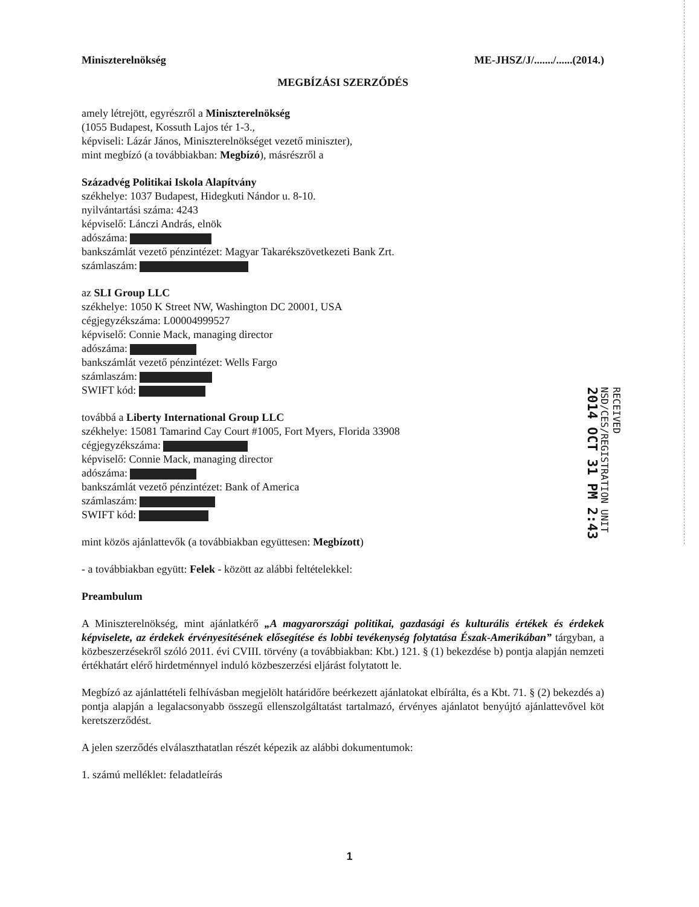Miniszterelnökség ME-JHSZ/J/......./......(2014.)
MEGBÍZÁSI SZERZŐDÉS
amely létrejött, egyrészről a Miniszterelnökség
(1055 Budapest, Kossuth Lajos tér 1-3.,
képviseli: Lázár János, Miniszterelnökséget vezető miniszter),
mint megbízó (a továbbiakban: Megbízó), másrészről a
Századvég Politikai Iskola Alapítvány
székhelye: 1037 Budapest, Hidegkuti Nándor u. 8-10.
nyilvántartási száma: 4243
képviselő: Lánczi András, elnök
adószáma:
bankszámlát vezető pénzintézet: Magyar Takarékszövetkezeti Bank Zrt.
számlaszám:
az SLI Group LLC
székhelye: 1050 K Street NW, Washington DC 20001, USA
cégjegyzékszáma: L00004999527
képviselő: Connie Mack, managing director
adószáma:
bankszámlát vezető pénzintézet: Wells Fargo
számlaszám:
SWIFT kód:
továbbá a Liberty International Group LLC
székhelye: 15081 Tamarind Cay Court #1005, Fort Myers, Florida 33908
cégjegyzékszáma:
képviselő: Connie Mack, managing director
adószáma:
bankszámlát vezető pénzintézet: Bank of America
számlaszám:
SWIFT kód:
mint közös ajánlattevők (a továbbiakban együttesen: Megbízott)
- a továbbiakban együtt: Felek - között az alábbi feltételekkel:
Preambulum
A Miniszterelnökség, mint ajánlatkérő „A magyarországi politikai, gazdasági és kulturális értékek és érdekek képviselete, az érdekek érvényesítésének elősegítése és lobbi tevékenység folytatása Észak-Amerikában” tárgyban, a közbeszerzésekről szóló 2011. évi CVIII. törvény (a továbbiakban: Kbt.) 121. § (1) bekezdése b) pontja alapján nemzeti értékhatárt elérő hirdetménnyel induló közbeszerzési eljárást folytatott le.
Megbízó az ajánlattételi felhívásban megjelölt határidőre beérkezett ajánlatokat elbírálta, és a Kbt. 71. § (2) bekezdés a) pontja alapján a legalacsonyabb összegű ellenszolgáltatást tartalmazó, érvényes ajánlatot benyújtó ajánlattevővel köt keretszerződést.
A jelen szerződés elválaszthatatlan részét képezik az alábbi dokumentumok:
1. számú melléklet: feladatleírás
RECEIVED
NSD/CES/REGISTRATION UNIT
2014 OCT 31 PM 2:43
1